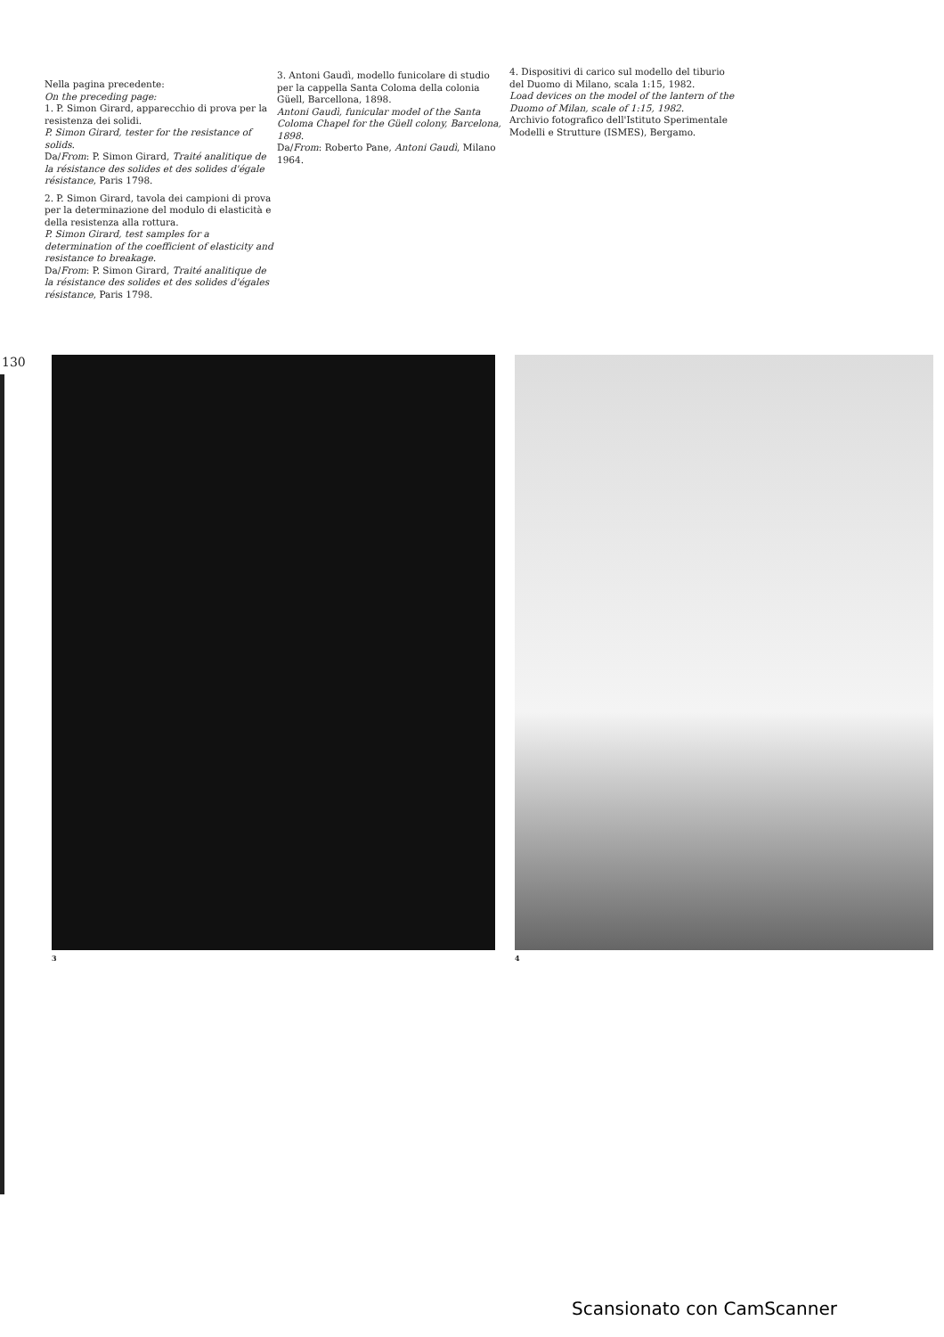Nella pagina precedente:
On the preceding page:
1. P. Simon Girard, apparecchio di prova per la resistenza dei solidi.
P. Simon Girard, tester for the resistance of solids.
Da/From: P. Simon Girard, Traité analitique de la résistance des solides et des solides d'égale résistance, Paris 1798.
2. P. Simon Girard, tavola dei campioni di prova per la determinazione del modulo di elasticità e della resistenza alla rottura.
P. Simon Girard, test samples for a determination of the coefficient of elasticity and resistance to breakage.
Da/From: P. Simon Girard, Traité analitique de la résistance des solides et des solides d'égales résistance, Paris 1798.
3. Antoni Gaudì, modello funicolare di studio per la cappella Santa Coloma della colonia Güell, Barcellona, 1898.
Antoni Gaudì, funicular model of the Santa Coloma Chapel for the Güell colony, Barcelona, 1898.
Da/From: Roberto Pane, Antoni Gaudì, Milano 1964.
4. Dispositivi di carico sul modello del tiburio del Duomo di Milano, scala 1:15, 1982.
Load devices on the model of the lantern of the Duomo of Milan, scale of 1:15, 1982.
Archivio fotografico dell'Istituto Sperimentale Modelli e Strutture (ISMES), Bergamo.
130
3 4
Scansionato con CamScanner